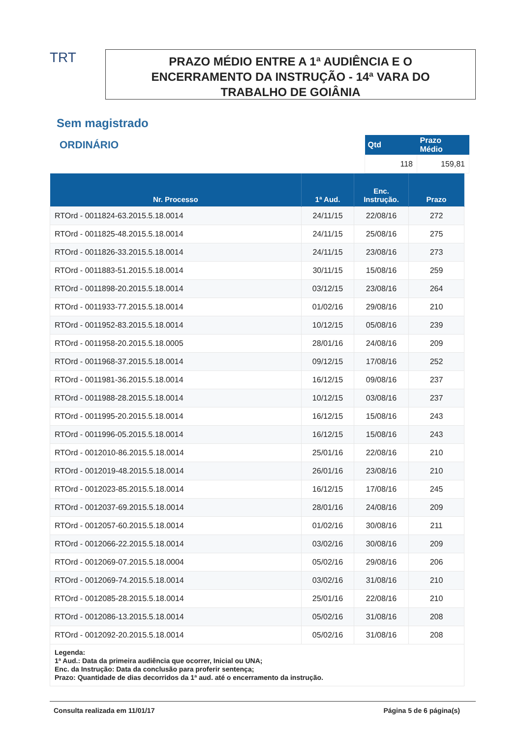TRT
PRAZO MÉDIO ENTRE A 1ª AUDIÊNCIA E O
ENCERRAMENTO DA INSTRUÇÃO - 14ª VARA DO
TRABALHO DE GOIÂNIA
Sem magistrado
ORDINÁRIO
| Qtd | Prazo Médio |
| --- | --- |
| 118 | 159,81 |
| Nr. Processo | 1ª Aud. | Enc. Instrução. | Prazo |
| --- | --- | --- | --- |
| RTOrd - 0011824-63.2015.5.18.0014 | 24/11/15 | 22/08/16 | 272 |
| RTOrd - 0011825-48.2015.5.18.0014 | 24/11/15 | 25/08/16 | 275 |
| RTOrd - 0011826-33.2015.5.18.0014 | 24/11/15 | 23/08/16 | 273 |
| RTOrd - 0011883-51.2015.5.18.0014 | 30/11/15 | 15/08/16 | 259 |
| RTOrd - 0011898-20.2015.5.18.0014 | 03/12/15 | 23/08/16 | 264 |
| RTOrd - 0011933-77.2015.5.18.0014 | 01/02/16 | 29/08/16 | 210 |
| RTOrd - 0011952-83.2015.5.18.0014 | 10/12/15 | 05/08/16 | 239 |
| RTOrd - 0011958-20.2015.5.18.0005 | 28/01/16 | 24/08/16 | 209 |
| RTOrd - 0011968-37.2015.5.18.0014 | 09/12/15 | 17/08/16 | 252 |
| RTOrd - 0011981-36.2015.5.18.0014 | 16/12/15 | 09/08/16 | 237 |
| RTOrd - 0011988-28.2015.5.18.0014 | 10/12/15 | 03/08/16 | 237 |
| RTOrd - 0011995-20.2015.5.18.0014 | 16/12/15 | 15/08/16 | 243 |
| RTOrd - 0011996-05.2015.5.18.0014 | 16/12/15 | 15/08/16 | 243 |
| RTOrd - 0012010-86.2015.5.18.0014 | 25/01/16 | 22/08/16 | 210 |
| RTOrd - 0012019-48.2015.5.18.0014 | 26/01/16 | 23/08/16 | 210 |
| RTOrd - 0012023-85.2015.5.18.0014 | 16/12/15 | 17/08/16 | 245 |
| RTOrd - 0012037-69.2015.5.18.0014 | 28/01/16 | 24/08/16 | 209 |
| RTOrd - 0012057-60.2015.5.18.0014 | 01/02/16 | 30/08/16 | 211 |
| RTOrd - 0012066-22.2015.5.18.0014 | 03/02/16 | 30/08/16 | 209 |
| RTOrd - 0012069-07.2015.5.18.0004 | 05/02/16 | 29/08/16 | 206 |
| RTOrd - 0012069-74.2015.5.18.0014 | 03/02/16 | 31/08/16 | 210 |
| RTOrd - 0012085-28.2015.5.18.0014 | 25/01/16 | 22/08/16 | 210 |
| RTOrd - 0012086-13.2015.5.18.0014 | 05/02/16 | 31/08/16 | 208 |
| RTOrd - 0012092-20.2015.5.18.0014 | 05/02/16 | 31/08/16 | 208 |
Legenda:
1ª Aud.: Data da primeira audiência que ocorrer, Inicial ou UNA;
Enc. da Instrução: Data da conclusão para proferir sentença;
Prazo: Quantidade de dias decorridos da 1ª aud. até o encerramento da instrução.
Consulta realizada em 11/01/17 Página 5 de 6 página(s)